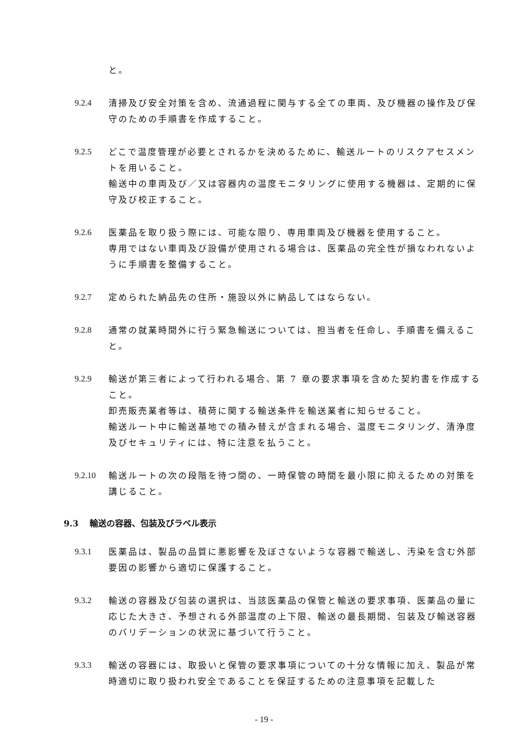と。
9.2.4 清掃及び安全対策を含め、流通過程に関与する全ての車両、及び機器の操作及び保守のための手順書を作成すること。
9.2.5 どこで温度管理が必要とされるかを決めるために、輸送ルートのリスクアセスメントを用いること。
輸送中の車両及び／又は容器内の温度モニタリングに使用する機器は、定期的に保守及び校正すること。
9.2.6 医薬品を取り扱う際には、可能な限り、専用車両及び機器を使用すること。
専用ではない車両及び設備が使用される場合は、医薬品の完全性が損なわれないように手順書を整備すること。
9.2.7 定められた納品先の住所・施設以外に納品してはならない。
9.2.8 通常の就業時間外に行う緊急輸送については、担当者を任命し、手順書を備えること。
9.2.9 輸送が第三者によって行われる場合、第 7 章の要求事項を含めた契約書を作成すること。
卸売販売業者等は、積荷に関する輸送条件を輸送業者に知らせること。
輸送ルート中に輸送基地での積み替えが含まれる場合、温度モニタリング、清浄度及びセキュリティには、特に注意を払うこと。
9.2.10
輸送ルートの次の段階を待つ間の、一時保管の時間を最小限に抑えるための対策を講じること。
9.3 輸送の容器、包装及びラベル表示
9.3.1 医薬品は、製品の品質に悪影響を及ぼさないような容器で輸送し、汚染を含む外部要因の影響から適切に保護すること。
9.3.2 輸送の容器及び包装の選択は、当該医薬品の保管と輸送の要求事項、医薬品の量に応じた大きさ、予想される外部温度の上下限、輸送の最長期間、包装及び輸送容器のバリデーションの状況に基づいて行うこと。
9.3.3 輸送の容器には、取扱いと保管の要求事項についての十分な情報に加え、製品が常時適切に取り扱われ安全であることを保証するための注意事項を記載した
- 19 -